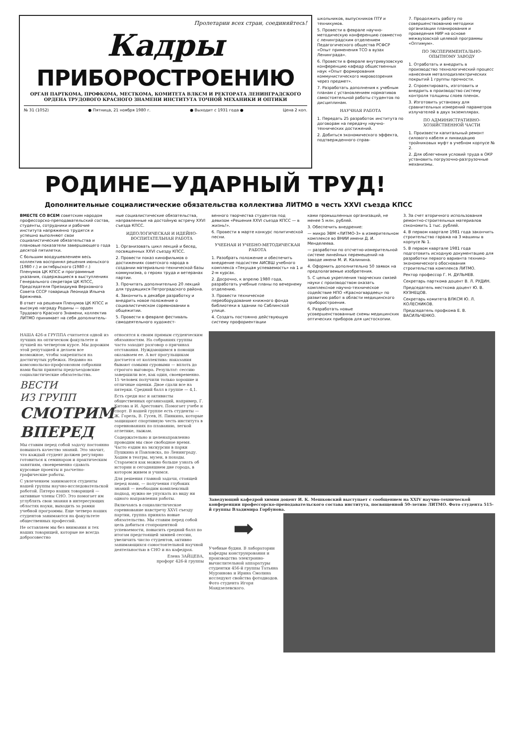Пролетарии всех стран, соединяйтесь!
Кадры
ПРИБОРОСТРОЕНИЮ
ОРГАН ПАРТКОМА, ПРОФКОМА, МЕСТКОМА, КОМИТЕТА ВЛКСМ И РЕКТОРАТА ЛЕНИНГРАДСКОГО ОРДЕНА ТРУДОВОГО КРАСНОГО ЗНАМЕНИ ИНСТИТУТА ТОЧНОЙ МЕХАНИКИ И ОПТИКИ
№ 31 (1052) ● Пятница, 21 ноября 1980 г. ● Выходит с 1931 года ● Цена 2 коп.
школьников, выпускников ПТУ и техникумов.
5. Провести в феврале научно-методическую конференцию совместно с ленинградским отделением Педагогического общества РСФСР «Опыт применения ТСО в вузах Ленинграда».
6. Провести в феврале внутривузовскую конференцию кафедр общественных наук «Опыт формирования коммунистического мировоззрения через предмет».
7. Разработать дополнения к учебным планам с установлением нормативов самостоятельной работы студентов по дисциплинам.
НАУЧНАЯ РАБОТА
1. Передать 25 разработок института по договорам на передачу научно-технических достижений.
2. Добиться экономического эффекта, подтвержденного справ-
7. Продолжить работу по совершенствованию методики организации планирования и проведения НИР на основе межвузовской целевой программы «Оптимум».
ПО ЭКСПЕРИМЕНТАЛЬНО-ОПЫТНОМУ ЗАВОДУ
1. Отработать и внедрить в производство технологический процесс нанесения металлодиэлектрических покрытий 1 группы прочности.
2. Спроектировать, изготовить и внедрить в производство систему контроля толщины слоев пленок.
3. Изготовить установку для сравнительных измерений параметров излучателей в двух экземплярах.
ПО АДМИНИСТРАТИВНО-ХОЗЯЙСТВЕННОЙ ЧАСТИ
1. Произвести капитальный ремонт силового кабеля и ликвидацию тройниковых муфт в учебном корпусе № 2.
2. Для облегчения условий труда в ОКР установить погрузочно-разгрузочные механизмы.
РОДИНЕ—УДАРНЫЙ ТРУД!
Дополнительные социалистические обязательства коллектива ЛИТМО в честь XXVI съезда КПСС
ВМЕСТЕ СО ВСЕМ советским народом профессорско-преподавательский состав, студенты, сотрудники и рабочие института напряженно трудятся и успешно выполняют свои социалистические обязательства и плановые показатели завершающего года десятой пятилетки.
С большим воодушевлением весь коллектив воспринял решения июньского (1980 г.) и октябрьского (1980 г.) Пленумов ЦК КПСС и программные указания, содержащиеся в выступлениях Генерального секретаря ЦК КПСС, Председателя Президиума Верховного Совета СССР товарища Леонида Ильича Брежнева.
В ответ на решения Пленумов ЦК КПСС и высокую награду Родины — орден Трудового Красного Знамени, коллектив ЛИТМО принимает на себя дополнитель-
ные социалистические обязательства, направленные на достойную встречу XXVI съезда КПСС.
ИДЕОЛОГИЧЕСКАЯ И ИДЕЙНО-ВОСПИТАТЕЛЬНАЯ РАБОТА
1. Организовать цикл лекций и бесед, посвященных XXVI съезду КПСС.
2. Провести показ кинофильмов о достижениях советского народа в создании материально-технической базы коммунизма, о героях труда и ветеранах партии.
3. Прочитать дополнительно 20 лекций для трудящихся Петроградского района.
4. Закончить в декабре разработку и внедрить новое положение о социалистическом соревновании в общежитии.
5. Провести в феврале фестиваль самодеятельного художест-
венного творчества студентов под девизом «Решения XXVI съезда КПСС — в жизнь!».
6. Провести в марте конкурс политической песни.
УЧЕБНАЯ И УЧЕБНО-МЕТОДИЧЕСКАЯ РАБОТА
1. Разобрать положение и обеспечить внедрение подсистем АИСВШ учебного комплекса «Текущая успеваемость» на 1 и 2-м курсах.
2. Досрочно, к апрелю 1980 года, разработать учебные планы по вечернему отделению.
3. Провести техническое переоборудование книжного фонда библиотеки в здании по Саблинской улице.
4. Создать постоянно действующую систему профориентации
ками промышленных организаций, не менее 5 млн. рублей.
3. Обеспечить внедрение:
— микро ЭВМ «ЛИТМО-3» в измерительном комплексе во ВНИИ имени Д. И. Менделеева.
— разработки по отсчетно-измерительной системе линейных перемещений на заводе имени М. И. Калинина.
4. Оформить дополнительно 50 заявок на предполагаемые изобретения.
5. С целью укрепления творческих связей науки с производством оказать комплексное научно-техническое содействие НПО «Красногвардеец» по развитию работ в области медицинского приборостроения.
6. Разработать новые усовершенствованные схемы медицинских оптических приборов для цистоскопии.
3. За счет вторичного использования ремонтно-строительных материалов сэкономить 1 тыс. рублей.
4. В первом квартале 1981 года закончить строительство гаража на 3 машины в корпусе № 1.
5. В первом квартале 1981 года подготовить исходную документацию для разработки первого варианта технико-экономического обоснования строительства комплекса ЛИТМО.
Ректор профессор Г. Н. ДУЛЬНЕВ.
Секретарь парткома доцент В. Л. РУДИН.
Председатель месткома доцент Ю. В. КУЗНЕЦОВ.
Секретарь комитета ВЛКСМ Ю. Л. КОЛЕСНИКОВ.
Председатель профкома Е. В. ВАСИЛЬЧЕНКО.
НАША 426-я ГРУППА считается одной из лучших на оптическом факультете и лучшей на четвертом курсе. Мы дорожим этой репутацией и делаем все возможное, чтобы закрепиться на достигнутых рубежах. Недавно на комсомольско-профсоюзном собрании нами были приняты предсъездовские социалистические обязательства.
ВЕСТИ
ИЗ ГРУПП
СМОТРИМ
ВПЕРЕД
Мы ставим перед собой задачу постоянно повышать качество знаний. Это значит, что каждый студент должен регулярно готовиться к семинарам и практическим занятиям, своевременно сдавать курсовые проекты и расчетно-графические работы.
С увлечением занимаются студенты нашей группы научно-исследовательской работой. Пятеро наших товарищей — активные члены СНО. Это помогает им углублять свои знания в интересующих областях науки, выходить за рамки учебной программы. Еще четверо наших студентов занимаются на факультете общественных профессий.
Не оставляем мы без внимания и тех наших товарищей, которые не всегда добросовестно
относятся к своим прямым студенческим обязанностям. На собраниях группы часто заходит разговор о причинах отставания. Нуждающимся в помощи оказываем ее. А вот прогульщикам достается от коллектива: наказания бывают самыми суровыми — вплоть до строгого выговора. Результат: сессию завершили все, как один, своевременно. 15 человек получили только хорошие и отличные оценки. Двое сдали все на пятерки. Средний балл в группе — 4,1.
Есть среди нас и активисты общественных организаций, например, Г. Китова и И. Арестович. Помогает учебе и спорт. В нашей группе есть студенты — Ж. Горель, В. Гусев, Н. Пинкина, которые защищают спортивную честь института в соревнованиях по плаванию, легкой атлетике, лыжам.
Содержательно и целенаправленно проводим мы свое свободное время. Часто ездим на экскурсии в парки Пушкина и Павловска, по Ленинграду. Ходим в театры, музеи, в походы. Стараемся как можно больше узнать об истории и сегодняшнем дне города, в котором живем и учимся.
Для решения главной задачи, стоящей перед нами, — получения глубоких знаний — необходим комплексный подход, нужно не упускать из виду ни одного направления работы.
Включаясь в социалистическое соревнование навстречу XXVI съезду партии, группа приняла новые обязательства. Мы ставим перед собой цель добиться стопроцентной успеваемости, повысить средний балл по итогам предстоящей зимней сессии, увеличить число студентов, активно занимающихся самостоятельной научной деятельностью в СНО и на кафедрах.
Елена ЗАЙЦЕВА,
профорг 426-й группы
Заведующий кафедрой химии доцент И. К. Мешковский выступает с сообщением на XXIV научно-технической конференции профессорско-преподавательского состава института, посвященной 50-летию ЛИТМО. Фото студента 515-й группы Владимира Горбунова.
➡
Учебные будни. В лаборатории кафедры конструирования и производства электронно-вычислительной аппаратуры студентки 456-й группы Татьяна Мурзинова и Ирина Смолина исследуют свойства фотодиодов. Фото студента Игоря Мандзелевского.